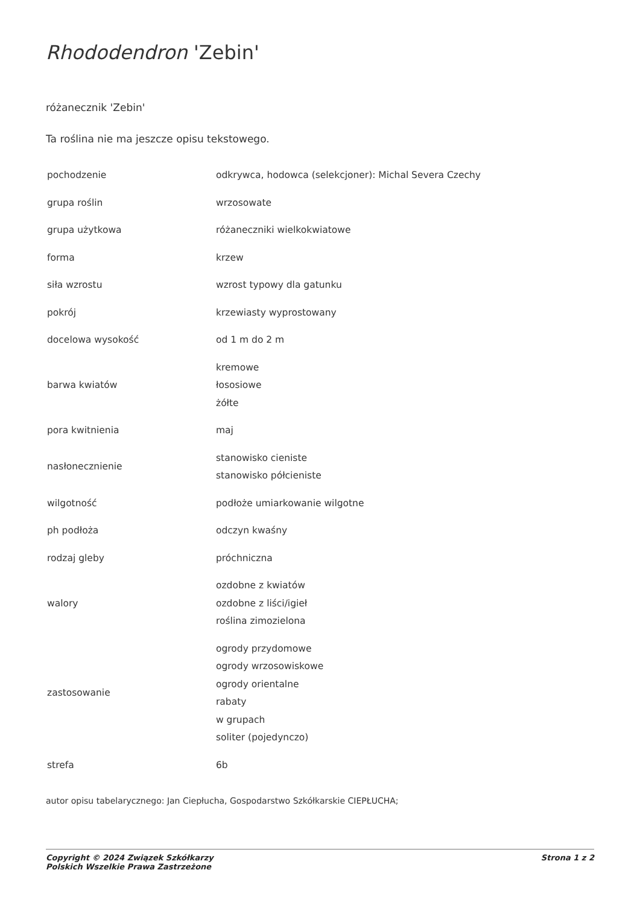Rhododendron 'Zebin'
różanecznik 'Zebin'
Ta roślina nie ma jeszcze opisu tekstowego.
| pochodzenie | odkrywca, hodowca (selekcjoner): Michal Severa Czechy |
| grupa roślin | wrzosowate |
| grupa użytkowa | różaneczniki wielkokwiatowe |
| forma | krzew |
| siła wzrostu | wzrost typowy dla gatunku |
| pokrój | krzewiasty wyprostowany |
| docelowa wysokość | od 1 m do 2 m |
| barwa kwiatów | kremowe łososiowe żółte |
| pora kwitnienia | maj |
| nasłonecznienie | stanowisko cieniste stanowisko półcieniste |
| wilgotność | podłoże umiarkowanie wilgotne |
| ph podłoża | odczyn kwaśny |
| rodzaj gleby | próchniczna |
| walory | ozdobne z kwiatów ozdobne z liści/igieł roślina zimozielona |
| zastosowanie | ogrody przydomowe ogrody wrzosowiskowe ogrody orientalne rabaty w grupach soliter (pojedynczo) |
| strefa | 6b |
autor opisu tabelarycznego: Jan Ciepłucha, Gospodarstwo Szkółkarskie CIEPŁUCHA;
Copyright © 2024 Związek Szkółkarzy
Polskich Wszelkie Prawa Zastrzeżone
Strona 1 z 2